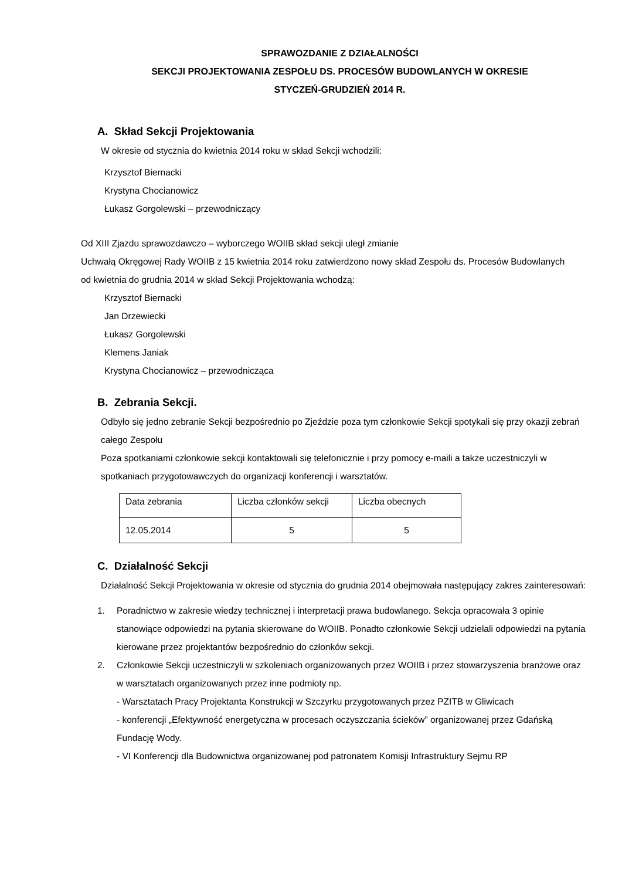SPRAWOZDANIE Z DZIAŁALNOŚCI
SEKCJI PROJEKTOWANIA ZESPOŁU DS. PROCESÓW BUDOWLANYCH W OKRESIE
STYCZEŃ-GRUDZIEŃ 2014 R.
A. Skład Sekcji Projektowania
W okresie od stycznia do kwietnia 2014 roku w skład Sekcji wchodzili:
Krzysztof Biernacki
Krystyna Chocianowicz
Łukasz Gorgolewski – przewodniczący
Od XIII Zjazdu sprawozdawczo – wyborczego WOIIB skład sekcji uległ zmianie
Uchwałą Okręgowej Rady WOIIB z 15 kwietnia 2014 roku zatwierdzono nowy skład Zespołu ds. Procesów Budowlanych
od kwietnia do grudnia 2014 w skład Sekcji Projektowania wchodzą:
Krzysztof Biernacki
Jan Drzewiecki
Łukasz Gorgolewski
Klemens Janiak
Krystyna Chocianowicz – przewodnicząca
B. Zebrania Sekcji.
Odbyło się jedno zebranie Sekcji bezpośrednio po Zjeździe poza tym członkowie Sekcji spotykali się przy okazji zebrań całego Zespołu
Poza spotkaniami członkowie sekcji kontaktowali się telefonicznie i przy pomocy e-maili a także uczestniczyli w spotkaniach przygotowawczych do organizacji konferencji i warsztatów.
| Data zebrania | Liczba członków sekcji | Liczba obecnych |
| 12.05.2014 | 5 | 5 |
C. Działalność Sekcji
Działalność Sekcji Projektowania w okresie od stycznia do grudnia 2014 obejmowała następujący zakres zainteresowań:
1. Poradnictwo w zakresie wiedzy technicznej i interpretacji prawa budowlanego. Sekcja opracowała 3 opinie stanowiące odpowiedzi na pytania skierowane do WOIIB. Ponadto członkowie Sekcji udzielali odpowiedzi na pytania kierowane przez projektantów bezpośrednio do członków sekcji.
2. Członkowie Sekcji uczestniczyli w szkoleniach organizowanych przez WOIIB i przez stowarzyszenia branżowe oraz w warsztatach organizowanych przez inne podmioty np.
- Warsztatach Pracy Projektanta Konstrukcji w Szczyrku przygotowanych przez PZITB w Gliwicach
- konferencji „Efektywność energetyczna w procesach oczyszczania ścieków” organizowanej przez Gdańską Fundację Wody.
- VI Konferencji dla Budownictwa organizowanej pod patronatem Komisji Infrastruktury Sejmu RP